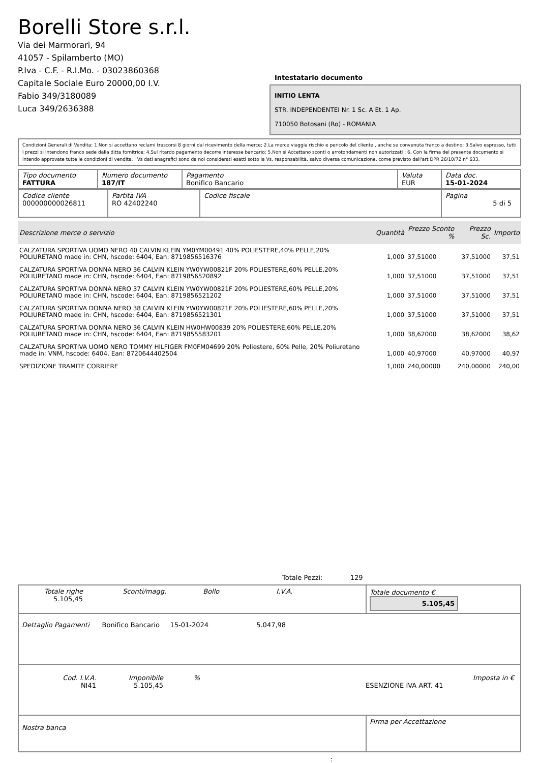Borelli Store s.r.l.
Via dei Marmorari, 94
41057 - Spilamberto (MO)
P.Iva - C.F. - R.I.Mo. - 03023860368
Capitale Sociale Euro 20000,00 I.V.
Fabio 349/3180089
Luca 349/2636388
Intestatario documento
INITIO LENTA
STR. INDEPENDENTEI Nr. 1 Sc. A Et. 1 Ap.
710050 Botosani (Ro) - ROMANIA
Condizioni Generali di Vendita: 1.Non si accettano reclami trascorsi 8 giorni dal ricevimento della merce; 2.La merce viaggia rischio e pericolo del cliente , anche se convenuta franco a destino; 3.Salvo espresso, tutti i prezzi si intendono franco sede dalla ditta fornitrice; 4.Sul ritardo pagamento decorre interesse bancario; 5.Non si Accettano sconti o arrotondamenti non autorizzati ; 6. Con la firma del presente documento si intendo approvate tutte le condizioni di vendita. I Vs dati anagrafici sono da noi considerati esatti sotto la Vs. responsabilità, salvo diversa comunicazione, come previsto dall'art DPR 26/10/72 n° 633.
| Tipo documento FATTURA | Numero documento 187/IT | Pagamento Bonifico Bancario | Valuta EUR | Data doc. 15-01-2024 |
| Codice cliente 000000000026811 | Partita IVA RO 42402240 | Codice fiscale | Pagina 5 di 5 |
| Descrizione merce o servizio | Quantità | Prezzo Sconto % | Prezzo Sc. | Importo |
| --- | --- | --- | --- | --- |
| CALZATURA SPORTIVA UOMO NERO 40 CALVIN KLEIN YM0YM00491 40% POLIESTERE,40% PELLE,20% POLIURETANO made in: CHN, hscode: 6404, Ean: 8719856516376 | 1,000 | 37,51000 | 37,51000 | 37,51 |
| CALZATURA SPORTIVA DONNA NERO 36 CALVIN KLEIN YW0YW00821F 20% POLIESTERE,60% PELLE,20% POLIURETANO made in: CHN, hscode: 6404, Ean: 8719856520892 | 1,000 | 37,51000 | 37,51000 | 37,51 |
| CALZATURA SPORTIVA DONNA NERO 37 CALVIN KLEIN YW0YW00821F 20% POLIESTERE,60% PELLE,20% POLIURETANO made in: CHN, hscode: 6404, Ean: 8719856521202 | 1,000 | 37,51000 | 37,51000 | 37,51 |
| CALZATURA SPORTIVA DONNA NERO 38 CALVIN KLEIN YW0YW00821F 20% POLIESTERE,60% PELLE,20% POLIURETANO made in: CHN, hscode: 6404, Ean: 8719856521301 | 1,000 | 37,51000 | 37,51000 | 37,51 |
| CALZATURA SPORTIVA DONNA NERO 36 CALVIN KLEIN HW0HW00839 20% POLIESTERE,60% PELLE,20% POLIURETANO made in: CHN, hscode: 6404, Ean: 8719855583201 | 1,000 | 38,62000 | 38,62000 | 38,62 |
| CALZATURA SPORTIVA UOMO NERO TOMMY HILFIGER FM0FM04699 20% Poliestere, 60% Pelle, 20% Poliuretano made in: VNM, hscode: 6404, Ean: 8720644402504 | 1,000 | 40,97000 | 40,97000 | 40,97 |
| SPEDIZIONE TRAMITE CORRIERE | 1,000 | 240,00000 | 240,00000 | 240,00 |
Totale Pezzi: 129
| Totale righe 5.105,45 Sconti/magg. Bollo I.V.A. | Totale documento € 5.105,45 |
| Dettaglio Pagamenti Bonifico Bancario 15-01-2024 5.047,98 | |
| / Cod. I.V.A. NI41 / Imponibile 5.105,45 / % / ESENZIONE IVA ART. 41 / Imposta in € / | |
| Nostra banca | Firma per Accettazione |
: